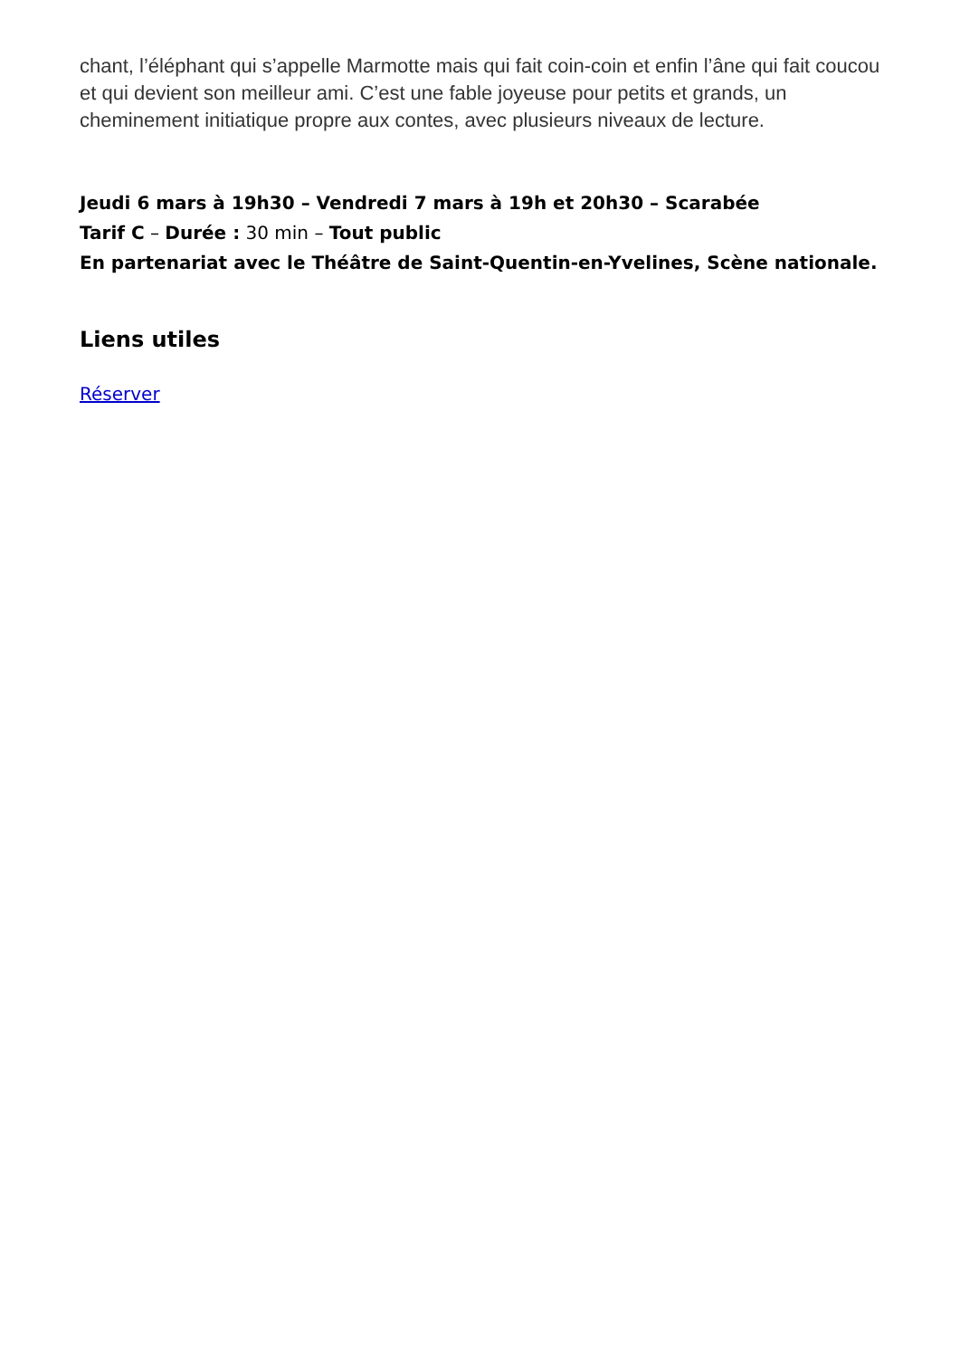chant, l’éléphant qui s’appelle Marmotte mais qui fait coin-coin et enfin l’âne qui fait coucou et qui devient son meilleur ami. C’est une fable joyeuse pour petits et grands, un cheminement initiatique propre aux contes, avec plusieurs niveaux de lecture.
Jeudi 6 mars à 19h30 – Vendredi 7 mars à 19h et 20h30 – Scarabée
Tarif C – Durée : 30 min – Tout public
En partenariat avec le Théâtre de Saint-Quentin-en-Yvelines, Scène nationale.
Liens utiles
Réserver